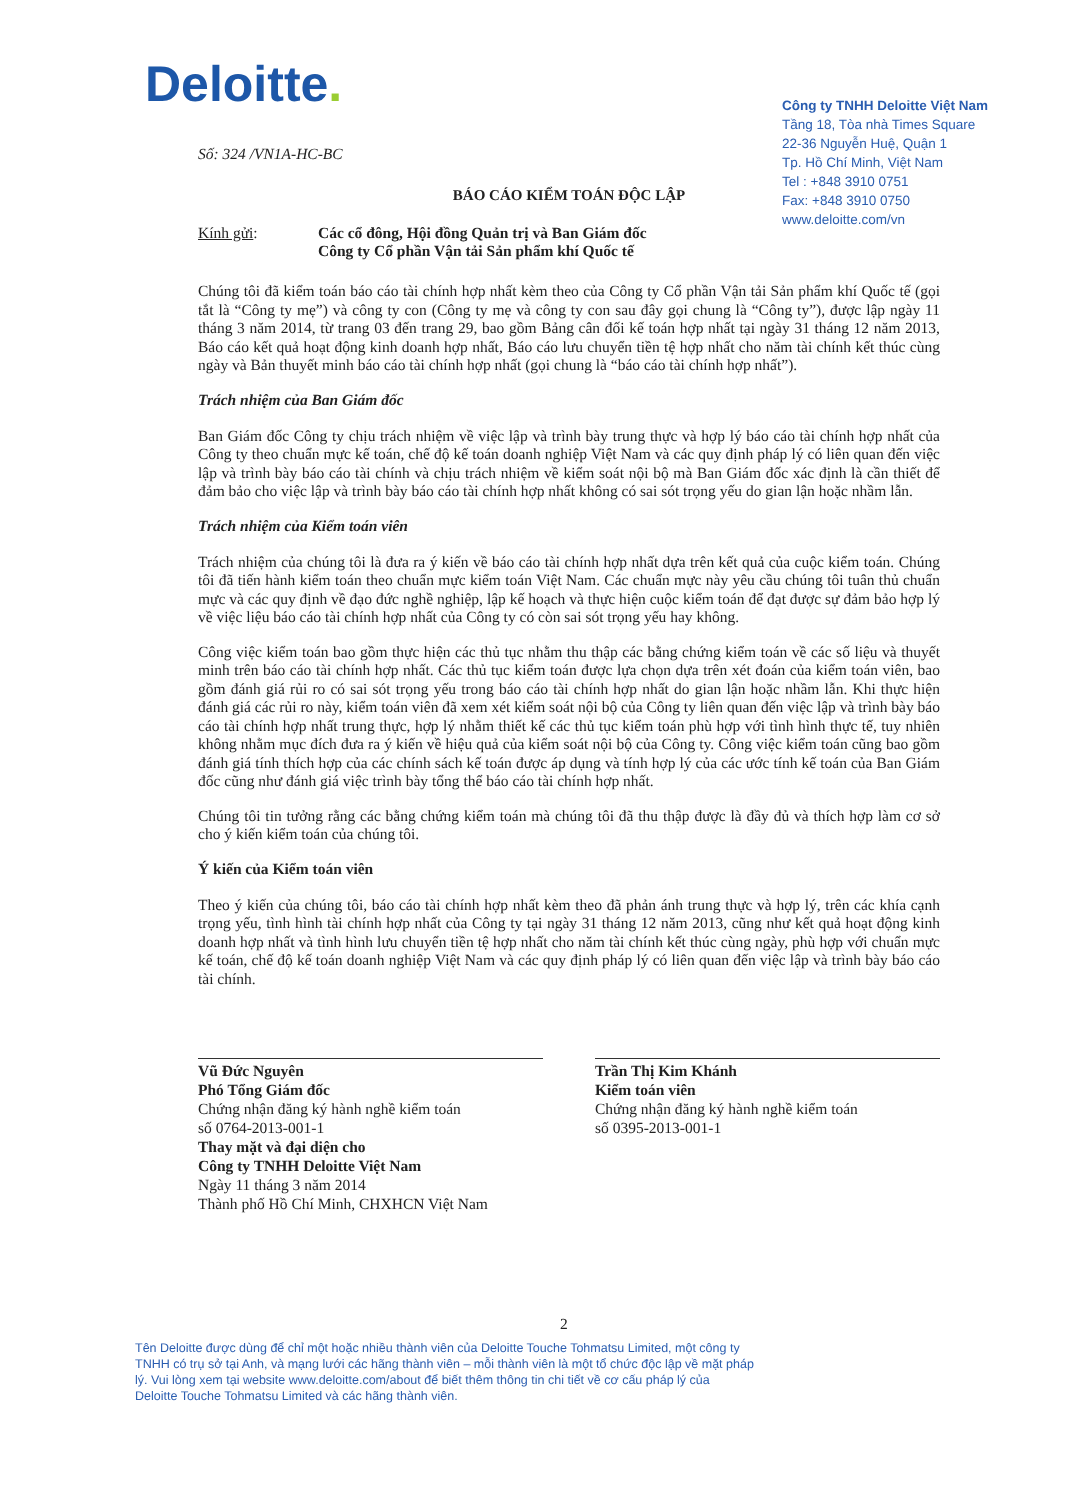Deloitte.
Công ty TNHH Deloitte Việt Nam
Tầng 18, Tòa nhà Times Square
22-36 Nguyễn Huệ, Quận 1
Tp. Hồ Chí Minh, Việt Nam
Tel : +848 3910 0751
Fax: +848 3910 0750
www.deloitte.com/vn
Số: 324 /VN1A-HC-BC
BÁO CÁO KIỂM TOÁN ĐỘC LẬP
Kính gửi: Các cổ đông, Hội đồng Quản trị và Ban Giám đốc
Công ty Cổ phần Vận tải Sản phẩm khí Quốc tế
Chúng tôi đã kiểm toán báo cáo tài chính hợp nhất kèm theo của Công ty Cổ phần Vận tải Sản phẩm khí Quốc tế (gọi tắt là “Công ty mẹ”) và công ty con (Công ty mẹ và công ty con sau đây gọi chung là “Công ty”), được lập ngày 11 tháng 3 năm 2014, từ trang 03 đến trang 29, bao gồm Bảng cân đối kế toán hợp nhất tại ngày 31 tháng 12 năm 2013, Báo cáo kết quả hoạt động kinh doanh hợp nhất, Báo cáo lưu chuyển tiền tệ hợp nhất cho năm tài chính kết thúc cùng ngày và Bản thuyết minh báo cáo tài chính hợp nhất (gọi chung là “báo cáo tài chính hợp nhất”).
Trách nhiệm của Ban Giám đốc
Ban Giám đốc Công ty chịu trách nhiệm về việc lập và trình bày trung thực và hợp lý báo cáo tài chính hợp nhất của Công ty theo chuẩn mực kế toán, chế độ kế toán doanh nghiệp Việt Nam và các quy định pháp lý có liên quan đến việc lập và trình bày báo cáo tài chính và chịu trách nhiệm về kiểm soát nội bộ mà Ban Giám đốc xác định là cần thiết để đảm bảo cho việc lập và trình bày báo cáo tài chính hợp nhất không có sai sót trọng yếu do gian lận hoặc nhầm lẫn.
Trách nhiệm của Kiểm toán viên
Trách nhiệm của chúng tôi là đưa ra ý kiến về báo cáo tài chính hợp nhất dựa trên kết quả của cuộc kiểm toán. Chúng tôi đã tiến hành kiểm toán theo chuẩn mực kiểm toán Việt Nam. Các chuẩn mực này yêu cầu chúng tôi tuân thủ chuẩn mực và các quy định về đạo đức nghề nghiệp, lập kế hoạch và thực hiện cuộc kiểm toán để đạt được sự đảm bảo hợp lý về việc liệu báo cáo tài chính hợp nhất của Công ty có còn sai sót trọng yếu hay không.
Công việc kiểm toán bao gồm thực hiện các thủ tục nhằm thu thập các bằng chứng kiểm toán về các số liệu và thuyết minh trên báo cáo tài chính hợp nhất. Các thủ tục kiểm toán được lựa chọn dựa trên xét đoán của kiểm toán viên, bao gồm đánh giá rủi ro có sai sót trọng yếu trong báo cáo tài chính hợp nhất do gian lận hoặc nhầm lẫn. Khi thực hiện đánh giá các rủi ro này, kiểm toán viên đã xem xét kiểm soát nội bộ của Công ty liên quan đến việc lập và trình bày báo cáo tài chính hợp nhất trung thực, hợp lý nhằm thiết kế các thủ tục kiểm toán phù hợp với tình hình thực tế, tuy nhiên không nhằm mục đích đưa ra ý kiến về hiệu quả của kiểm soát nội bộ của Công ty. Công việc kiểm toán cũng bao gồm đánh giá tính thích hợp của các chính sách kế toán được áp dụng và tính hợp lý của các ước tính kế toán của Ban Giám đốc cũng như đánh giá việc trình bày tổng thể báo cáo tài chính hợp nhất.
Chúng tôi tin tưởng rằng các bằng chứng kiểm toán mà chúng tôi đã thu thập được là đầy đủ và thích hợp làm cơ sở cho ý kiến kiểm toán của chúng tôi.
Ý kiến của Kiểm toán viên
Theo ý kiến của chúng tôi, báo cáo tài chính hợp nhất kèm theo đã phản ánh trung thực và hợp lý, trên các khía cạnh trọng yếu, tình hình tài chính hợp nhất của Công ty tại ngày 31 tháng 12 năm 2013, cũng như kết quả hoạt động kinh doanh hợp nhất và tình hình lưu chuyển tiền tệ hợp nhất cho năm tài chính kết thúc cùng ngày, phù hợp với chuẩn mực kế toán, chế độ kế toán doanh nghiệp Việt Nam và các quy định pháp lý có liên quan đến việc lập và trình bày báo cáo tài chính.
Vũ Đức Nguyên
Phó Tổng Giám đốc
Chứng nhận đăng ký hành nghề kiểm toán
số 0764-2013-001-1
Thay mặt và đại diện cho
Công ty TNHH Deloitte Việt Nam
Ngày 11 tháng 3 năm 2014
Thành phố Hồ Chí Minh, CHXHCN Việt Nam
Trần Thị Kim Khánh
Kiểm toán viên
Chứng nhận đăng ký hành nghề kiểm toán
số 0395-2013-001-1
2
Tên Deloitte được dùng để chỉ một hoặc nhiều thành viên của Deloitte Touche Tohmatsu Limited, một công ty TNHH có trụ sở tại Anh, và mạng lưới các hãng thành viên – mỗi thành viên là một tổ chức độc lập về mặt pháp lý. Vui lòng xem tại website www.deloitte.com/about để biết thêm thông tin chi tiết về cơ cấu pháp lý của Deloitte Touche Tohmatsu Limited và các hãng thành viên.